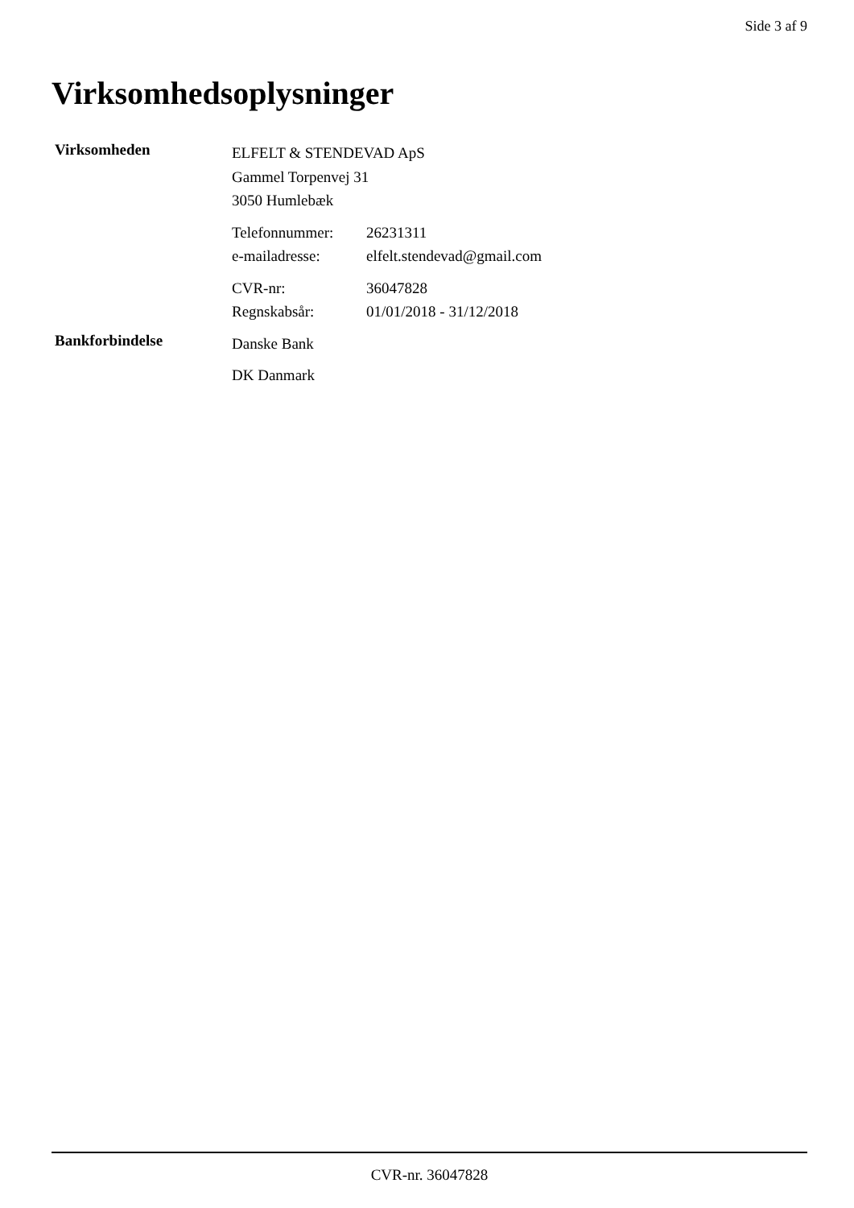Side 3 af 9
Virksomhedsoplysninger
Virksomheden
ELFELT & STENDEVAD ApS
Gammel Torpenvej 31
3050 Humlebæk
Telefonnummer: 26231311
e-mailadresse: elfelt.stendevad@gmail.com
CVR-nr: 36047828
Regnskabsår: 01/01/2018 - 31/12/2018
Bankforbindelse
Danske Bank
DK Danmark
CVR-nr. 36047828